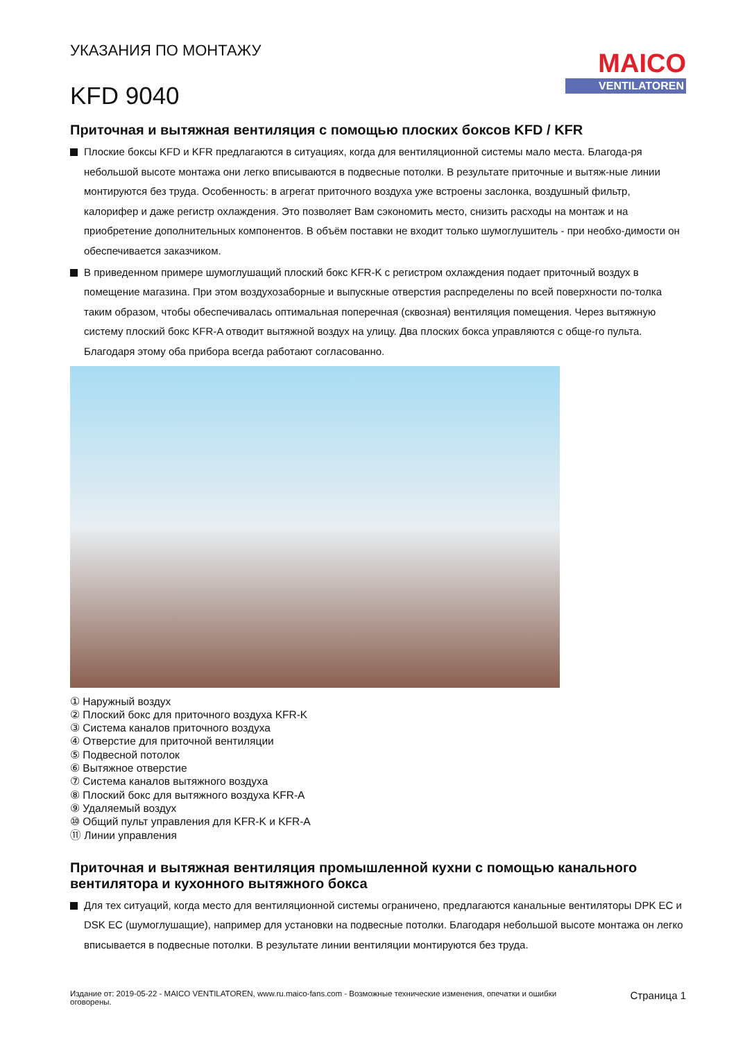УКАЗАНИЯ ПО МОНТАЖУ
KFD 9040
MAICO
VENTILATOREN
Приточная и вытяжная вентиляция с помощью плоских боксов KFD / KFR
Плоские боксы KFD и KFR предлагаются в ситуациях, когда для вентиляционной системы мало места. Благода-ря небольшой высоте монтажа они легко вписываются в подвесные потолки. В результате приточные и вытяж-ные линии монтируются без труда. Особенность: в агрегат приточного воздуха уже встроены заслонка, воздушный фильтр, калорифер и даже регистр охлаждения. Это позволяет Вам сэкономить место, снизить расходы на монтаж и на приобретение дополнительных компонентов. В объём поставки не входит только шумоглушитель - при необхо-димости он обеспечивается заказчиком.
В приведенном примере шумоглушащий плоский бокс KFR-K с регистром охлаждения подает приточный воздух в помещение магазина. При этом воздухозаборные и выпускные отверстия распределены по всей поверхности по-толка таким образом, чтобы обеспечивалась оптимальная поперечная (сквозная) вентиляция помещения. Через вытяжную систему плоский бокс KFR-A отводит вытяжной воздух на улицу. Два плоских бокса управляются с обще-го пульта. Благодаря этому оба прибора всегда работают согласованно.
① Наружный воздух
② Плоский бокс для приточного воздуха KFR-K
③ Система каналов приточного воздуха
④ Отверстие для приточной вентиляции
⑤ Подвесной потолок
⑥ Вытяжное отверстие
⑦ Система каналов вытяжного воздуха
⑧ Плоский бокс для вытяжного воздуха KFR-A
⑨ Удаляемый воздух
⑩ Общий пульт управления для KFR-K и KFR-A
⑪ Линии управления
Приточная и вытяжная вентиляция промышленной кухни с помощью канального вентилятора и кухонного вытяжного бокса
Для тех ситуаций, когда место для вентиляционной системы ограничено, предлагаются канальные вентиляторы DPK EC и DSK EC (шумоглушащие), например для установки на подвесные потолки. Благодаря небольшой высоте монтажа он легко вписывается в подвесные потолки. В результате линии вентиляции монтируются без труда.
Издание от: 2019-05-22 - MAICO VENTILATOREN, www.ru.maico-fans.com - Возможные технические изменения, опечатки и ошибки оговорены.
Страница 1